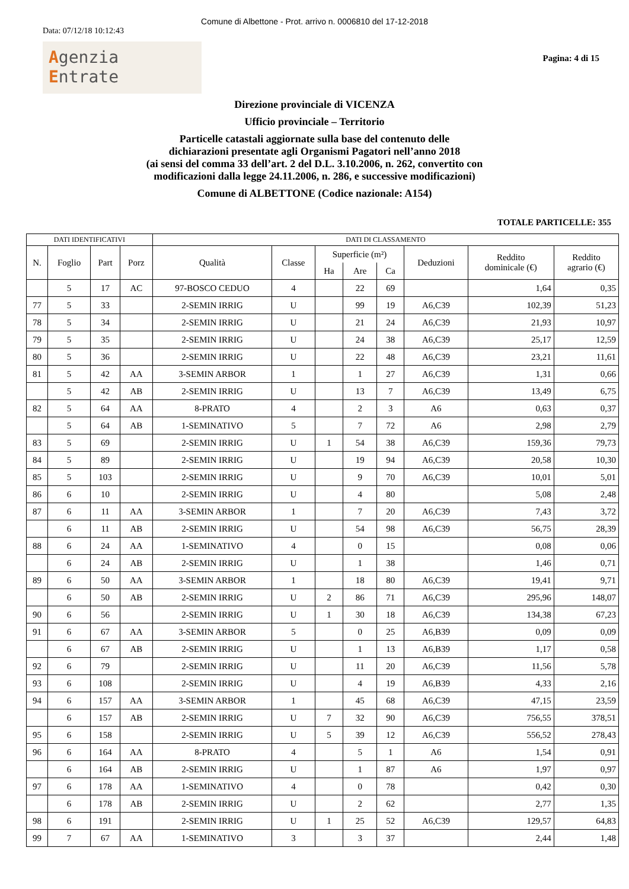Comune di Albettone - Prot. arrivo n. 0006810 del 17-12-2018
Data: 07/12/18 10:12:43
Agenzia
Entrate
Pagina: 4 di 15
Direzione provinciale di VICENZA
Ufficio provinciale – Territorio
Particelle catastali aggiornate sulla base del contenuto delle
dichiarazioni presentate agli Organismi Pagatori nell’anno 2018
(ai sensi del comma 33 dell’art. 2 del D.L. 3.10.2006, n. 262, convertito con
modificazioni dalla legge 24.11.2006, n. 286, e successive modificazioni)
Comune di ALBETTONE (Codice nazionale: A154)
TOTALE PARTICELLE: 355
| DATI IDENTIFICATIVI | | | | DATI DI CLASSAMENTO | | | | | | | |
| --- | --- | --- | --- | --- | --- | --- | --- | --- | --- | --- | --- |
| N. | Foglio | Part | Porz | Qualità | Classe | Superficie (m²) | | | Deduzioni | Reddito dominicale (€) | Reddito agrario (€) |
| | | | | | | Ha | Are | Ca | | | |
| | 5 | 17 | AC | 97-BOSCO CEDUO | 4 | | 22 | 69 | | 1,64 | 0,35 |
| 77 | 5 | 33 | | 2-SEMIN IRRIG | U | | 99 | 19 | A6,C39 | 102,39 | 51,23 |
| 78 | 5 | 34 | | 2-SEMIN IRRIG | U | | 21 | 24 | A6,C39 | 21,93 | 10,97 |
| 79 | 5 | 35 | | 2-SEMIN IRRIG | U | | 24 | 38 | A6,C39 | 25,17 | 12,59 |
| 80 | 5 | 36 | | 2-SEMIN IRRIG | U | | 22 | 48 | A6,C39 | 23,21 | 11,61 |
| 81 | 5 | 42 | AA | 3-SEMIN ARBOR | 1 | | 1 | 27 | A6,C39 | 1,31 | 0,66 |
| | 5 | 42 | AB | 2-SEMIN IRRIG | U | | 13 | 7 | A6,C39 | 13,49 | 6,75 |
| 82 | 5 | 64 | AA | 8-PRATO | 4 | | 2 | 3 | A6 | 0,63 | 0,37 |
| | 5 | 64 | AB | 1-SEMINATIVO | 5 | | 7 | 72 | A6 | 2,98 | 2,79 |
| 83 | 5 | 69 | | 2-SEMIN IRRIG | U | 1 | 54 | 38 | A6,C39 | 159,36 | 79,73 |
| 84 | 5 | 89 | | 2-SEMIN IRRIG | U | | 19 | 94 | A6,C39 | 20,58 | 10,30 |
| 85 | 5 | 103 | | 2-SEMIN IRRIG | U | | 9 | 70 | A6,C39 | 10,01 | 5,01 |
| 86 | 6 | 10 | | 2-SEMIN IRRIG | U | | 4 | 80 | | 5,08 | 2,48 |
| 87 | 6 | 11 | AA | 3-SEMIN ARBOR | 1 | | 7 | 20 | A6,C39 | 7,43 | 3,72 |
| | 6 | 11 | AB | 2-SEMIN IRRIG | U | | 54 | 98 | A6,C39 | 56,75 | 28,39 |
| 88 | 6 | 24 | AA | 1-SEMINATIVO | 4 | | 0 | 15 | | 0,08 | 0,06 |
| | 6 | 24 | AB | 2-SEMIN IRRIG | U | | 1 | 38 | | 1,46 | 0,71 |
| 89 | 6 | 50 | AA | 3-SEMIN ARBOR | 1 | | 18 | 80 | A6,C39 | 19,41 | 9,71 |
| | 6 | 50 | AB | 2-SEMIN IRRIG | U | 2 | 86 | 71 | A6,C39 | 295,96 | 148,07 |
| 90 | 6 | 56 | | 2-SEMIN IRRIG | U | 1 | 30 | 18 | A6,C39 | 134,38 | 67,23 |
| 91 | 6 | 67 | AA | 3-SEMIN ARBOR | 5 | | 0 | 25 | A6,B39 | 0,09 | 0,09 |
| | 6 | 67 | AB | 2-SEMIN IRRIG | U | | 1 | 13 | A6,B39 | 1,17 | 0,58 |
| 92 | 6 | 79 | | 2-SEMIN IRRIG | U | | 11 | 20 | A6,C39 | 11,56 | 5,78 |
| 93 | 6 | 108 | | 2-SEMIN IRRIG | U | | 4 | 19 | A6,B39 | 4,33 | 2,16 |
| 94 | 6 | 157 | AA | 3-SEMIN ARBOR | 1 | | 45 | 68 | A6,C39 | 47,15 | 23,59 |
| | 6 | 157 | AB | 2-SEMIN IRRIG | U | 7 | 32 | 90 | A6,C39 | 756,55 | 378,51 |
| 95 | 6 | 158 | | 2-SEMIN IRRIG | U | 5 | 39 | 12 | A6,C39 | 556,52 | 278,43 |
| 96 | 6 | 164 | AA | 8-PRATO | 4 | | 5 | 1 | A6 | 1,54 | 0,91 |
| | 6 | 164 | AB | 2-SEMIN IRRIG | U | | 1 | 87 | A6 | 1,97 | 0,97 |
| 97 | 6 | 178 | AA | 1-SEMINATIVO | 4 | | 0 | 78 | | 0,42 | 0,30 |
| | 6 | 178 | AB | 2-SEMIN IRRIG | U | | 2 | 62 | | 2,77 | 1,35 |
| 98 | 6 | 191 | | 2-SEMIN IRRIG | U | 1 | 25 | 52 | A6,C39 | 129,57 | 64,83 |
| 99 | 7 | 67 | AA | 1-SEMINATIVO | 3 | | 3 | 37 | | 2,44 | 1,48 |